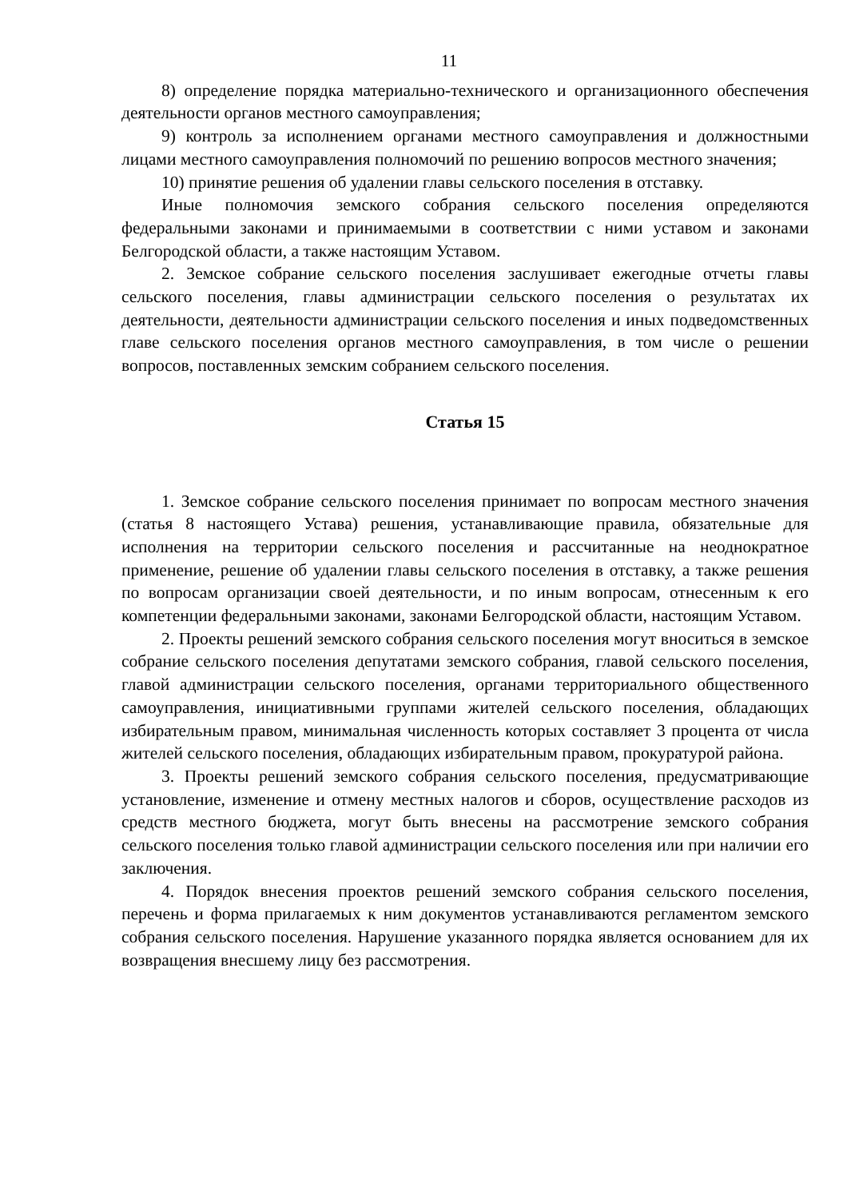11
8) определение порядка материально-технического и организационного обеспечения деятельности органов местного самоуправления;
9) контроль за исполнением органами местного самоуправления и должностными лицами местного самоуправления полномочий по решению вопросов местного значения;
10) принятие решения об удалении главы сельского поселения в отставку.
Иные полномочия земского собрания сельского поселения определяются федеральными законами и принимаемыми в соответствии с ними уставом и законами Белгородской области, а также настоящим Уставом.
2. Земское собрание сельского поселения заслушивает ежегодные отчеты главы сельского поселения, главы администрации сельского поселения о результатах их деятельности, деятельности администрации сельского поселения и иных подведомственных главе сельского поселения органов местного самоуправления, в том числе о решении вопросов, поставленных земским собранием сельского поселения.
Статья 15
1. Земское собрание сельского поселения принимает по вопросам местного значения (статья 8 настоящего Устава) решения, устанавливающие правила, обязательные для исполнения на территории сельского поселения и рассчитанные на неоднократное применение, решение об удалении главы сельского поселения в отставку, а также решения по вопросам организации своей деятельности, и по иным вопросам, отнесенным к его компетенции федеральными законами, законами Белгородской области, настоящим Уставом.
2. Проекты решений земского собрания сельского поселения могут вноситься в земское собрание сельского поселения депутатами земского собрания, главой сельского поселения, главой администрации сельского поселения, органами территориального общественного самоуправления, инициативными группами жителей сельского поселения, обладающих избирательным правом, минимальная численность которых составляет 3 процента от числа жителей сельского поселения, обладающих избирательным правом, прокуратурой района.
3. Проекты решений земского собрания сельского поселения, предусматривающие установление, изменение и отмену местных налогов и сборов, осуществление расходов из средств местного бюджета, могут быть внесены на рассмотрение земского собрания сельского поселения только главой администрации сельского поселения или при наличии его заключения.
4. Порядок внесения проектов решений земского собрания сельского поселения, перечень и форма прилагаемых к ним документов устанавливаются регламентом земского собрания сельского поселения. Нарушение указанного порядка является основанием для их возвращения внесшему лицу без рассмотрения.